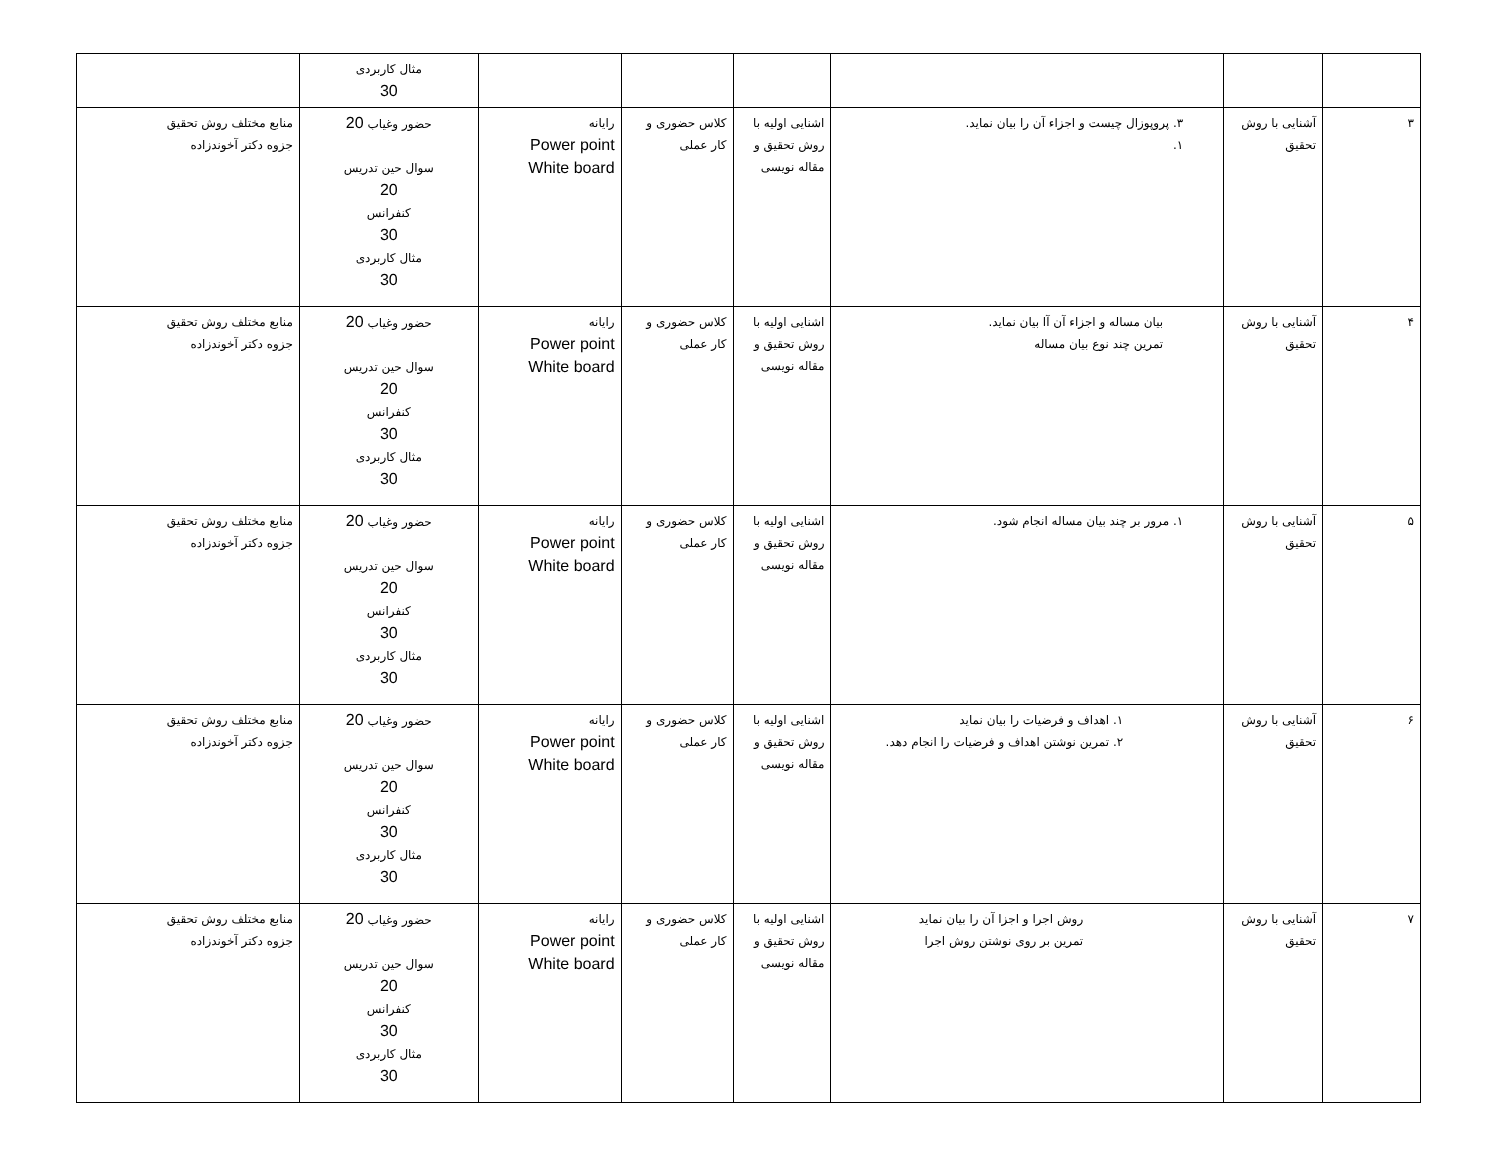| | | | | | | مثال کاربردی 30 | |
| ٣ | آشنایی با روش تحقیق | ٣. پروپوزال چیست و اجزاء آن را بیان نماید. ١. | اشنایی اولیه با روش تحقیق و مقاله نویسی | کلاس حضوری و کار عملی | رایانه Power point White board | حضور وغیاب 20 سوال حین تدریس 20 کنفرانس 30 مثال کاربردی 30 | منابع مختلف روش تحقیق جزوه دکتر آخوندزاده |
| ۴ | آشنایی با روش تحقیق | بیان مساله و اجزاء آن آا بیان نماید. تمرین چند نوع بیان مساله | اشنایی اولیه با روش تحقیق و مقاله نویسی | کلاس حضوری و کار عملی | رایانه Power point White board | حضور وغیاب 20 سوال حین تدریس 20 کنفرانس 30 مثال کاربردی 30 | منابع مختلف روش تحقیق جزوه دکتر آخوندزاده |
| ۵ | آشنایی با روش تحقیق | ١. مرور بر چند بیان مساله انجام شود. | اشنایی اولیه با روش تحقیق و مقاله نویسی | کلاس حضوری و کار عملی | رایانه Power point White board | حضور وغیاب 20 سوال حین تدریس 20 کنفرانس 30 مثال کاربردی 30 | منابع مختلف روش تحقیق جزوه دکتر آخوندزاده |
| ۶ | آشنایی با روش تحقیق | ١. اهداف و فرضیات را بیان نماید ٢. تمرین نوشتن اهداف و فرضیات را انجام دهد. | اشنایی اولیه با روش تحقیق و مقاله نویسی | کلاس حضوری و کار عملی | رایانه Power point White board | حضور وغیاب 20 سوال حین تدریس 20 کنفرانس 30 مثال کاربردی 30 | منابع مختلف روش تحقیق جزوه دکتر آخوندزاده |
| ٧ | آشنایی با روش تحقیق | روش اجرا و اجزا آن را بیان نماید تمرین بر روی نوشتن روش اجرا | اشنایی اولیه با روش تحقیق و مقاله نویسی | کلاس حضوری و کار عملی | رایانه Power point White board | حضور وغیاب 20 سوال حین تدریس 20 کنفرانس 30 مثال کاربردی 30 | منابع مختلف روش تحقیق جزوه دکتر آخوندزاده |